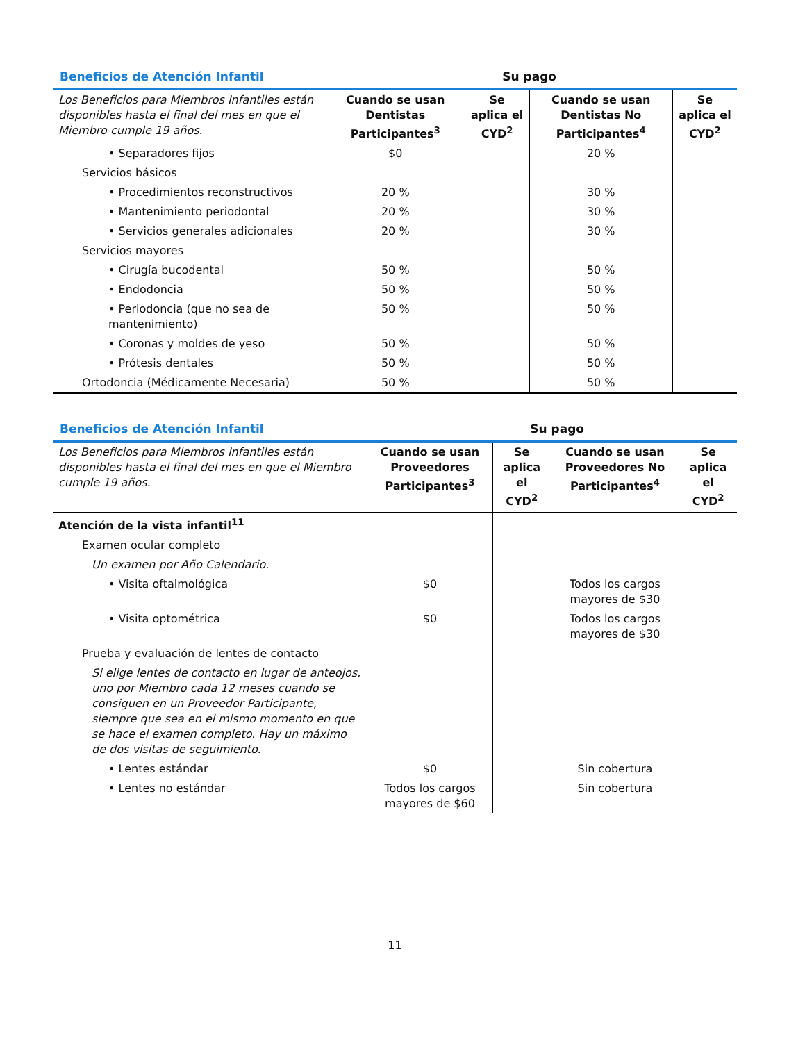Beneficios de Atención Infantil Su pago
| Los Beneficios para Miembros Infantiles están disponibles hasta el final del mes en que el Miembro cumple 19 años. | Cuando se usan Dentistas Participantes<sup>3</sup> | Se aplica el CYD<sup>2</sup> | Cuando se usan Dentistas No Participantes<sup>4</sup> | Se aplica el CYD<sup>2</sup> |
| --- | --- | --- | --- | --- |
| • Separadores fijos | $0 | | 20 % | |
| Servicios básicos | | | | |
| • Procedimientos reconstructivos | 20 % | | 30 % | |
| • Mantenimiento periodontal | 20 % | | 30 % | |
| • Servicios generales adicionales | 20 % | | 30 % | |
| Servicios mayores | | | | |
| • Cirugía bucodental | 50 % | | 50 % | |
| • Endodoncia | 50 % | | 50 % | |
| • Periodoncia (que no sea de mantenimiento) | 50 % | | 50 % | |
| • Coronas y moldes de yeso | 50 % | | 50 % | |
| • Prótesis dentales | 50 % | | 50 % | |
| Ortodoncia (Médicamente Necesaria) | 50 % | | 50 % | |
Beneficios de Atención Infantil Su pago
| Los Beneficios para Miembros Infantiles están disponibles hasta el final del mes en que el Miembro cumple 19 años. | Cuando se usan Proveedores Participantes<sup>3</sup> | Se aplica el CYD<sup>2</sup> | Cuando se usan Proveedores No Participantes<sup>4</sup> | Se aplica el CYD<sup>2</sup> |
| --- | --- | --- | --- | --- |
| Atención de la vista infantil<sup>11</sup> | | | | |
| Examen ocular completo | | | | |
| Un examen por Año Calendario. | | | | |
| • Visita oftalmológica | $0 | | Todos los cargos mayores de $30 | |
| • Visita optométrica | $0 | | Todos los cargos mayores de $30 | |
| Prueba y evaluación de lentes de contacto | | | | |
| Si elige lentes de contacto en lugar de anteojos, uno por Miembro cada 12 meses cuando se consiguen en un Proveedor Participante, siempre que sea en el mismo momento en que se hace el examen completo. Hay un máximo de dos visitas de seguimiento. | | | | |
| • Lentes estándar | $0 | | Sin cobertura | |
| • Lentes no estándar | Todos los cargos mayores de $60 | | Sin cobertura | |
11